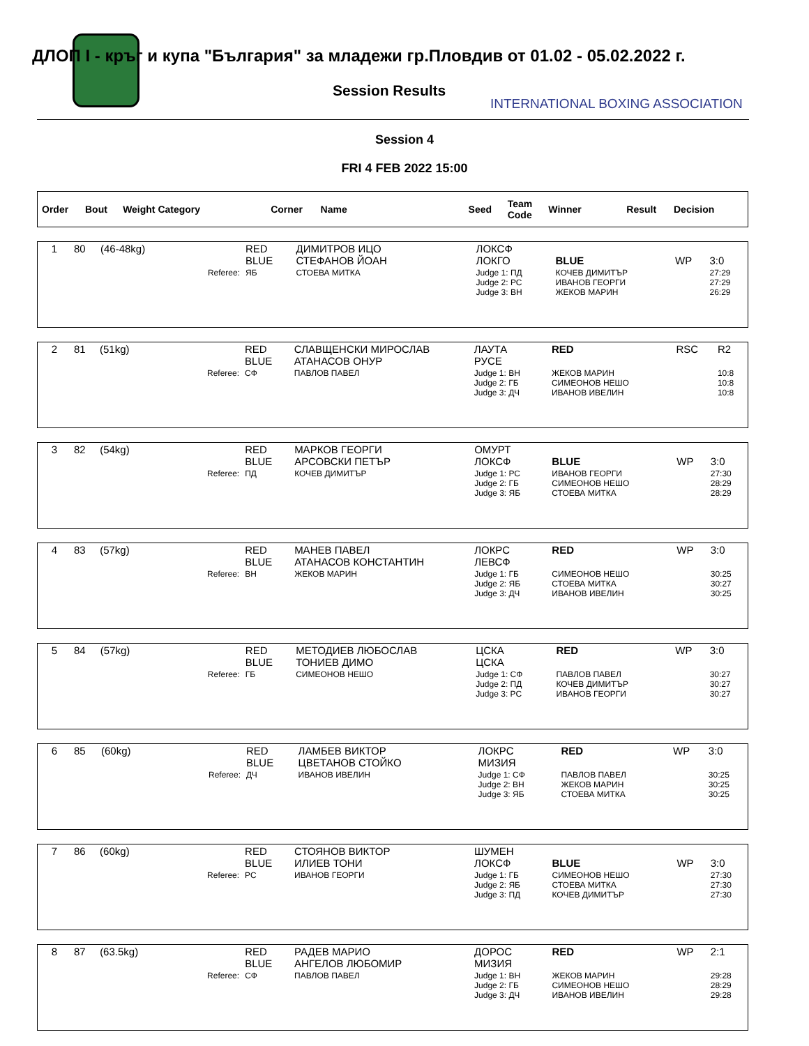ДЛОП I - кръг и купа "България" за младежи гр.Пловдив от 01.02 - 05.02.2022 г.
Session Results
INTERNATIONAL BOXING ASSOCIATION
Session 4
FRI 4 FEB 2022 15:00
| Order | Bout | Weight Category | Corner | Name | Seed | Team Code | Winner | Result | Decision |
| 1 | 80 | (46-48kg) | RED BLUE | ДИМИТРОВ ИЦО СТЕФАНОВ ЙОАН | ЛОКСФ ЛОКГО | BLUE | WP | 3:0 |
| | | Referee: | ЯБ | СТОЕВА МИТКА | Judge 1: ПД Judge 2: РС Judge 3: ВН | КОЧЕВ ДИМИТЪР ИВАНОВ ГЕОРГИ ЖЕКОВ МАРИН | | 27:29 27:29 26:29 |
| 2 | 81 | (51kg) | RED BLUE | СЛАВЩЕНСКИ МИРОСЛАВ АТАНАСОВ ОНУР | ЛАУТА РУСЕ | RED | RSC | R2 |
| | | Referee: | СФ | ПАВЛОВ ПАВЕЛ | Judge 1: ВН Judge 2: ГБ Judge 3: ДЧ | ЖЕКОВ МАРИН СИМЕОНОВ НЕШО ИВАНОВ ИВЕЛИН | | 10:8 10:8 10:8 |
| 3 | 82 | (54kg) | RED BLUE | МАРКОВ ГЕОРГИ АРСОВСКИ ПЕТЪР | ОМУРТ ЛОКСФ | BLUE | WP | 3:0 |
| | | Referee: | ПД | КОЧЕВ ДИМИТЪР | Judge 1: РС Judge 2: ГБ Judge 3: ЯБ | ИВАНОВ ГЕОРГИ СИМЕОНОВ НЕШО СТОЕВА МИТКА | | 27:30 28:29 28:29 |
| 4 | 83 | (57kg) | RED BLUE | МАНЕВ ПАВЕЛ АТАНАСОВ КОНСТАНТИН | ЛОКРС ЛЕВСФ | RED | WP | 3:0 |
| | | Referee: | ВН | ЖЕКОВ МАРИН | Judge 1: ГБ Judge 2: ЯБ Judge 3: ДЧ | СИМЕОНОВ НЕШО СТОЕВА МИТКА ИВАНОВ ИВЕЛИН | | 30:25 30:27 30:25 |
| 5 | 84 | (57kg) | RED BLUE | МЕТОДИЕВ ЛЮБОСЛАВ ТОНИЕВ ДИМО | ЦСКА ЦСКА | RED | WP | 3:0 |
| | | Referee: | ГБ | СИМЕОНОВ НЕШО | Judge 1: СФ Judge 2: ПД Judge 3: РС | ПАВЛОВ ПАВЕЛ КОЧЕВ ДИМИТЪР ИВАНОВ ГЕОРГИ | | 30:27 30:27 30:27 |
| 6 | 85 | (60kg) | RED BLUE | ЛАМБЕВ ВИКТОР ЦВЕТАНОВ СТОЙКО | ЛОКРС МИЗИЯ | RED | WP | 3:0 |
| | | Referee: | ДЧ | ИВАНОВ ИВЕЛИН | Judge 1: СФ Judge 2: ВН Judge 3: ЯБ | ПАВЛОВ ПАВЕЛ ЖЕКОВ МАРИН СТОЕВА МИТКА | | 30:25 30:25 30:25 |
| 7 | 86 | (60kg) | RED BLUE | СТОЯНОВ ВИКТОР ИЛИЕВ ТОНИ | ШУМЕН ЛОКСФ | BLUE | WP | 3:0 |
| | | Referee: | РС | ИВАНОВ ГЕОРГИ | Judge 1: ГБ Judge 2: ЯБ Judge 3: ПД | СИМЕОНОВ НЕШО СТОЕВА МИТКА КОЧЕВ ДИМИТЪР | | 27:30 27:30 27:30 |
| 8 | 87 | (63.5kg) | RED BLUE | РАДЕВ МАРИО АНГЕЛОВ ЛЮБОМИР | ДОРОС МИЗИЯ | RED | WP | 2:1 |
| | | Referee: | СФ | ПАВЛОВ ПАВЕЛ | Judge 1: ВН Judge 2: ГБ Judge 3: ДЧ | ЖЕКОВ МАРИН СИМЕОНОВ НЕШО ИВАНОВ ИВЕЛИН | | 29:28 28:29 29:28 |